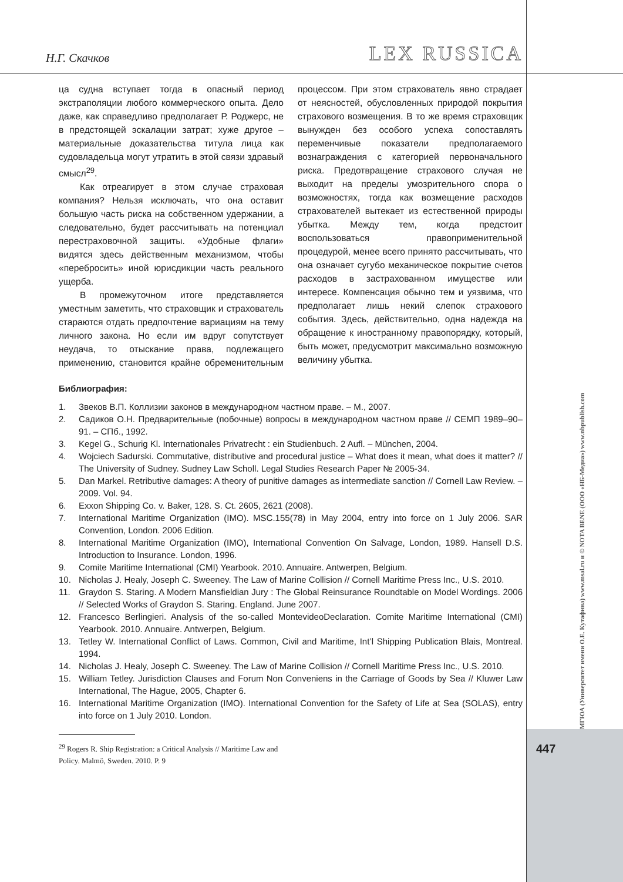Н.Г. Скачков
LEX RUSSICA
ца судна вступает тогда в опасный период экстраполяции любого коммерческого опыта. Дело даже, как справедливо предполагает Р. Роджерс, не в предстоящей эскалации затрат; хуже другое – материальные доказательства титула лица как судовладельца могут утратить в этой связи здравый смысл<sup>29</sup>.
Как отреагирует в этом случае страховая компания? Нельзя исключать, что она оставит большую часть риска на собственном удержании, а следовательно, будет рассчитывать на потенциал перестраховочной защиты. «Удобные флаги» видятся здесь действенным механизмом, чтобы «перебросить» иной юрисдикции часть реального ущерба.
В промежуточном итоге представляется уместным заметить, что страховщик и страхователь стараются отдать предпочтение вариациям на тему личного закона. Но если им вдруг сопутствует неудача, то отыскание права, подлежащего применению, становится крайне обременительным процессом. При этом страхователь явно страдает от неясностей, обусловленных природой покрытия страхового возмещения. В то же время страховщик вынужден без особого успеха сопоставлять переменчивые показатели предполагаемого вознаграждения с категорией первоначального риска. Предотвращение страхового случая не выходит на пределы умозрительного спора о возможностях, тогда как возмещение расходов страхователей вытекает из естественной природы убытка. Между тем, когда предстоит воспользоваться правоприменительной процедурой, менее всего принято рассчитывать, что она означает сугубо механическое покрытие счетов расходов в застрахованном имуществе или интересе. Компенсация обычно тем и уязвима, что предполагает лишь некий слепок страхового события. Здесь, действительно, одна надежда на обращение к иностранному правопорядку, который, быть может, предусмотрит максимально возможную величину убытка.
Библиография:
1. Звеков В.П. Коллизии законов в международном частном праве. – М., 2007.
2. Садиков О.Н. Предварительные (побочные) вопросы в международном частном праве // СЕМП 1989–90–91. – СПб., 1992.
3. Kegel G., Schurig Kl. Internationales Privatrecht : ein Studienbuch. 2 Aufl. – München, 2004.
4. Wojciech Sadurski. Commutative, distributive and procedural justice – What does it mean, what does it matter? // The University of Sudney. Sudney Law Scholl. Legal Studies Research Paper № 2005-34.
5. Dan Markel. Retributive damages: A theory of punitive damages as intermediate sanction // Cornell Law Review. – 2009. Vol. 94.
6. Exxon Shipping Co. v. Baker, 128. S. Ct. 2605, 2621 (2008).
7. International Maritime Organization (IMO). MSC.155(78) in May 2004, entry into force on 1 July 2006. SAR Convention, London. 2006 Edition.
8. International Maritime Organization (IMO), International Convention On Salvage, London, 1989. Hansell D.S. Introduction to Insurance. London, 1996.
9. Comite Maritime International (CMI) Yearbook. 2010. Annuaire. Antwerpen, Belgium.
10. Nicholas J. Healy, Joseph C. Sweeney. The Law of Marine Collision // Cornell Maritime Press Inc., U.S. 2010.
11. Graydon S. Staring. A Modern Mansfieldian Jury : The Global Reinsurance Roundtable on Model Wordings. 2006 // Selected Works of Graydon S. Staring. England. June 2007.
12. Francesco Berlingieri. Analysis of the so-called MontevideoDeclaration. Comite Maritime International (CMI) Yearbook. 2010. Annuaire. Antwerpen, Belgium.
13. Tetley W. International Conflict of Laws. Common, Civil and Maritime, Int’l Shipping Publication Blais, Montreal. 1994.
14. Nicholas J. Healy, Joseph C. Sweeney. The Law of Marine Collision // Cornell Maritime Press Inc., U.S. 2010.
15. William Tetley. Jurisdiction Clauses and Forum Non Conveniens in the Carriage of Goods by Sea // Kluwer Law International, The Hague, 2005, Chapter 6.
16. International Maritime Organization (IMO). International Convention for the Safety of Life at Sea (SOLAS), entry into force on 1 July 2010. London.
<sup>29</sup> Rogers R. Ship Registration: a Critical Analysis // Maritime Law and Policy. Malmö, Sweden. 2010. P. 9
МГЮА (Университет имени О.Е. Кутафина) www.msal.ru и © NOTA BENE (ООО «НБ-Медиа») www.nbpublish.com
447